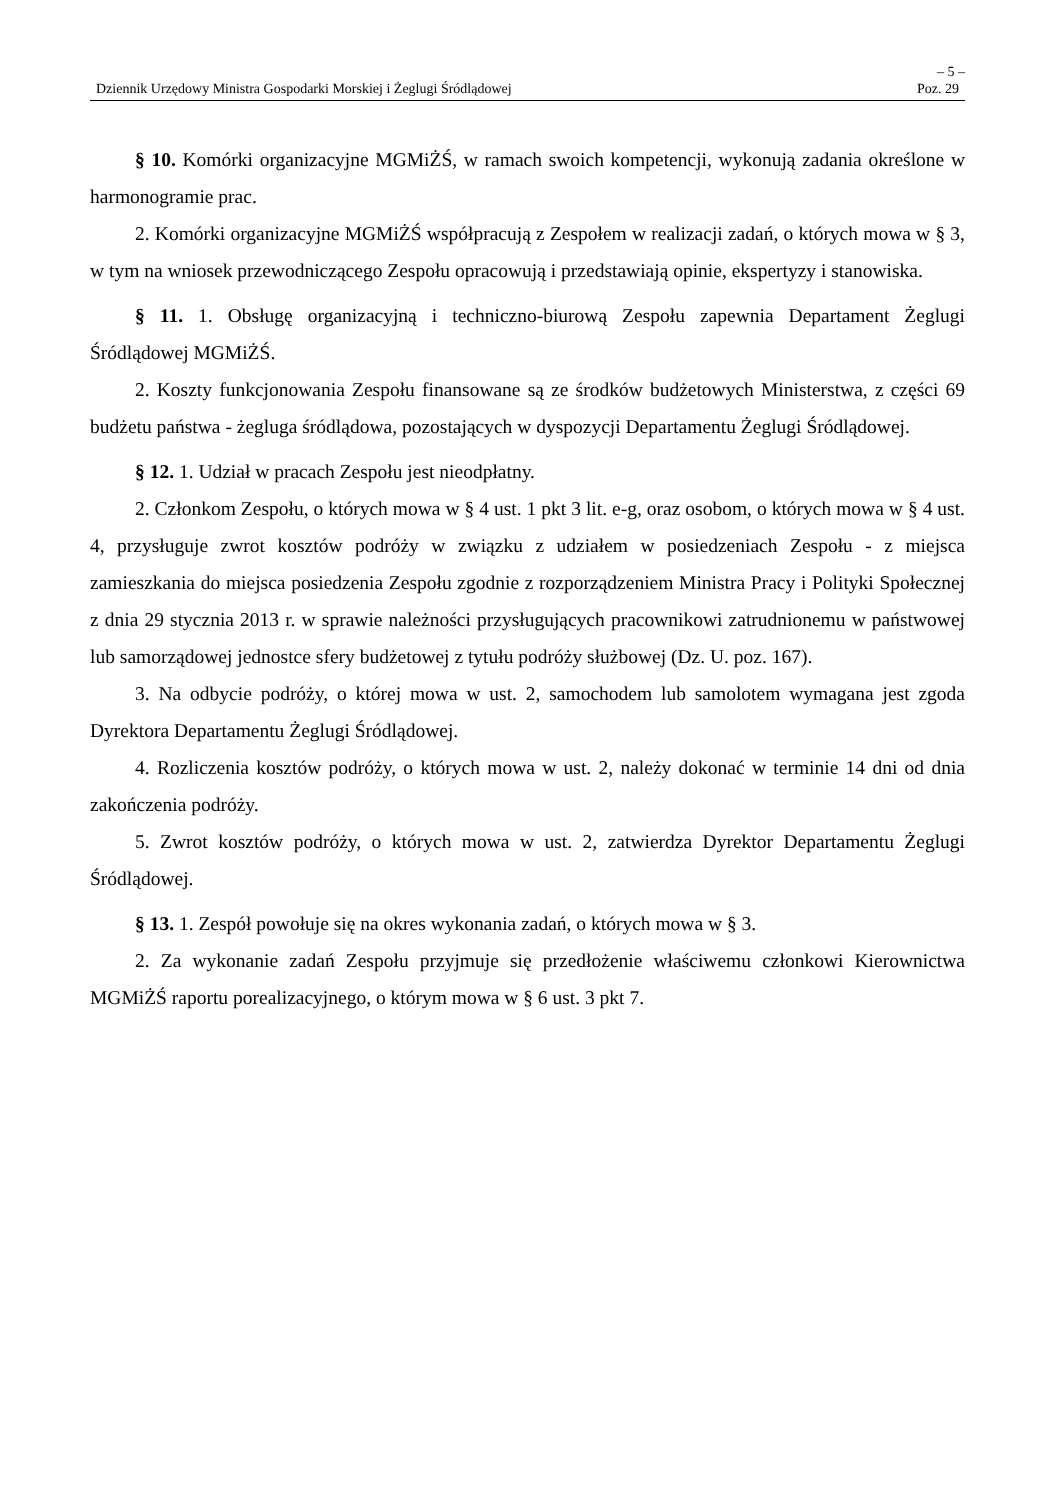– 5 –
Dziennik Urzędowy Ministra Gospodarki Morskiej i Żeglugi Śródlądowej Poz. 29
§ 10. Komórki organizacyjne MGMiŻŚ, w ramach swoich kompetencji, wykonują zadania określone w harmonogramie prac.
2. Komórki organizacyjne MGMiŻŚ współpracują z Zespołem w realizacji zadań, o których mowa w § 3, w tym na wniosek przewodniczącego Zespołu opracowują i przedstawiają opinie, ekspertyzy i stanowiska.
§ 11. 1. Obsługę organizacyjną i techniczno-biurową Zespołu zapewnia Departament Żeglugi Śródlądowej MGMiŻŚ.
2. Koszty funkcjonowania Zespołu finansowane są ze środków budżetowych Ministerstwa, z części 69 budżetu państwa - żegluga śródlądowa, pozostających w dyspozycji Departamentu Żeglugi Śródlądowej.
§ 12. 1. Udział w pracach Zespołu jest nieodpłatny.
2. Członkom Zespołu, o których mowa w § 4 ust. 1 pkt 3 lit. e-g, oraz osobom, o których mowa w § 4 ust. 4, przysługuje zwrot kosztów podróży w związku z udziałem w posiedzeniach Zespołu - z miejsca zamieszkania do miejsca posiedzenia Zespołu zgodnie z rozporządzeniem Ministra Pracy i Polityki Społecznej z dnia 29 stycznia 2013 r. w sprawie należności przysługujących pracownikowi zatrudnionemu w państwowej lub samorządowej jednostce sfery budżetowej z tytułu podróży służbowej (Dz. U. poz. 167).
3. Na odbycie podróży, o której mowa w ust. 2, samochodem lub samolotem wymagana jest zgoda Dyrektora Departamentu Żeglugi Śródlądowej.
4. Rozliczenia kosztów podróży, o których mowa w ust. 2, należy dokonać w terminie 14 dni od dnia zakończenia podróży.
5. Zwrot kosztów podróży, o których mowa w ust. 2, zatwierdza Dyrektor Departamentu Żeglugi Śródlądowej.
§ 13. 1. Zespół powołuje się na okres wykonania zadań, o których mowa w § 3.
2. Za wykonanie zadań Zespołu przyjmuje się przedłożenie właściwemu członkowi Kierownictwa MGMiŻŚ raportu porealizacyjnego, o którym mowa w § 6 ust. 3 pkt 7.